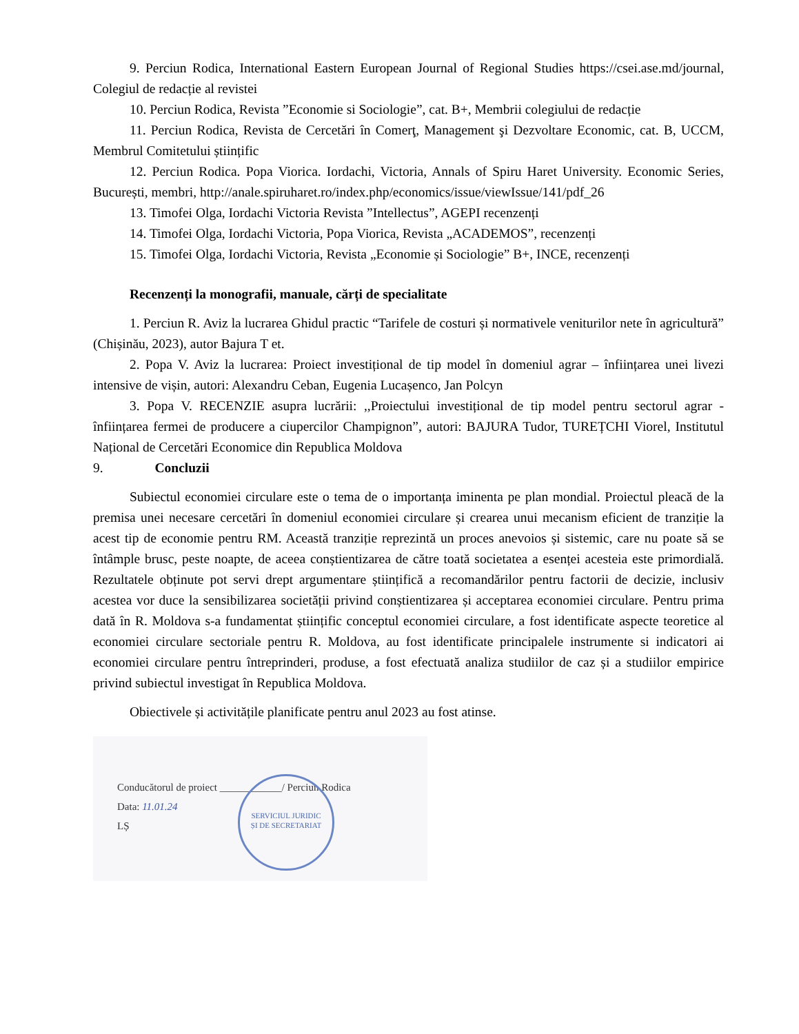9. Perciun Rodica, International Eastern European Journal of Regional Studies https://csei.ase.md/journal, Colegiul de redacție al revistei
10. Perciun Rodica, Revista ”Economie si Sociologie”, cat. B+, Membrii colegiului de redacție
11. Perciun Rodica, Revista de Cercetări în Comerţ, Management şi Dezvoltare Economic, cat. B, UCCM, Membrul Comitetului științific
12. Perciun Rodica. Popa Viorica. Iordachi, Victoria, Annals of Spiru Haret University. Economic Series, București, membri, http://anale.spiruharet.ro/index.php/economics/issue/viewIssue/141/pdf_26
13. Timofei Olga, Iordachi Victoria Revista ”Intellectus”, AGEPI recenzenți
14. Timofei Olga, Iordachi Victoria, Popa Viorica, Revista „ACADEMOS”, recenzenți
15. Timofei Olga, Iordachi Victoria, Revista „Economie și Sociologie” B+, INCE, recenzenți
Recenzenți la monografii, manuale, cărți de specialitate
1. Perciun R. Aviz la lucrarea Ghidul practic “Tarifele de costuri și normativele veniturilor nete în agricultură” (Chișinău, 2023), autor Bajura T et.
2. Popa V. Aviz la lucrarea: Proiect investițional de tip model în domeniul agrar – înființarea unei livezi intensive de vișin, autori: Alexandru Ceban, Eugenia Lucașenco, Jan Polcyn
3. Popa V. RECENZIE asupra lucrării: ,,Proiectului investițional de tip model pentru sectorul agrar - înființarea fermei de producere a ciupercilor Champignon”, autori: BAJURA Tudor, TUREȚCHI Viorel, Institutul Național de Cercetări Economice din Republica Moldova
9. Concluzii
Subiectul economiei circulare este o tema de o importanța iminenta pe plan mondial. Proiectul pleacă de la premisa unei necesare cercetări în domeniul economiei circulare și crearea unui mecanism eficient de tranziție la acest tip de economie pentru RM. Această tranziție reprezintă un proces anevoios și sistemic, care nu poate să se întâmple brusc, peste noapte, de aceea conștientizarea de către toată societatea a esenței acesteia este primordială. Rezultatele obținute pot servi drept argumentare științifică a recomandărilor pentru factorii de decizie, inclusiv acestea vor duce la sensibilizarea societății privind conștientizarea și acceptarea economiei circulare. Pentru prima dată în R. Moldova s-a fundamentat științific conceptul economiei circulare, a fost identificate aspecte teoretice al economiei circulare sectoriale pentru R. Moldova, au fost identificate principalele instrumente si indicatori ai economiei circulare pentru întreprinderi, produse, a fost efectuată analiza studiilor de caz și a studiilor empirice privind subiectul investigat în Republica Moldova.
Obiectivele și activitățile planificate pentru anul 2023 au fost atinse.
Conducătorul de proiect ____________/ Perciun Rodica
Data: 11.01.24
LȘ
SERVICIUL JURIDIC
ȘI DE SECRETARIAT